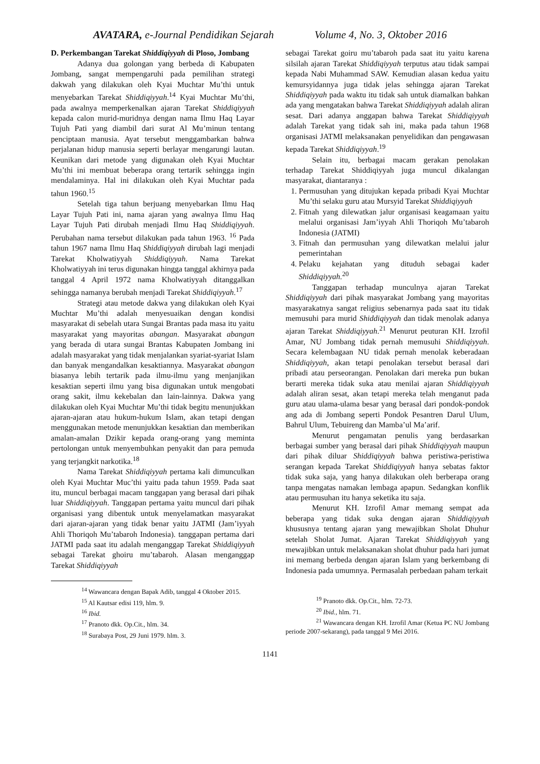AVATARA, e-Journal Pendidikan Sejarah Volume 4, No. 3, Oktober 2016
D. Perkembangan Tarekat Shiddiqiyyah di Ploso, Jombang
Adanya dua golongan yang berbeda di Kabupaten Jombang, sangat mempengaruhi pada pemilihan strategi dakwah yang dilakukan oleh Kyai Muchtar Mu’thi untuk menyebarkan Tarekat Shiddiqiyyah.<sup>14</sup> Kyai Muchtar Mu’thi, pada awalnya memperkenalkan ajaran Tarekat Shiddiqiyyah kepada calon murid-muridnya dengan nama Ilmu Haq Layar Tujuh Pati yang diambil dari surat Al Mu’minun tentang penciptaan manusia. Ayat tersebut menggambarkan bahwa perjalanan hidup manusia seperti berlayar mengarungi lautan. Keunikan dari metode yang digunakan oleh Kyai Muchtar Mu’thi ini membuat beberapa orang tertarik sehingga ingin mendalaminya. Hal ini dilakukan oleh Kyai Muchtar pada tahun 1960.<sup>15</sup>
Setelah tiga tahun berjuang menyebarkan Ilmu Haq Layar Tujuh Pati ini, nama ajaran yang awalnya Ilmu Haq Layar Tujuh Pati dirubah menjadi Ilmu Haq Shiddiqiyyah. Perubahan nama tersebut dilakukan pada tahun 1963. <sup>16</sup> Pada tahun 1967 nama Ilmu Haq Shiddiqiyyah dirubah lagi menjadi Tarekat Kholwatiyyah Shiddiqiyyah. Nama Tarekat Kholwatiyyah ini terus digunakan hingga tanggal akhirnya pada tanggal 4 April 1972 nama Kholwatiyyah ditanggalkan sehingga namanya berubah menjadi Tarekat Shiddiqiyyah.<sup>17</sup>
Strategi atau metode dakwa yang dilakukan oleh Kyai Muchtar Mu’thi adalah menyesuaikan dengan kondisi masyarakat di sebelah utara Sungai Brantas pada masa itu yaitu masyarakat yang mayoritas abangan. Masyarakat abangan yang berada di utara sungai Brantas Kabupaten Jombang ini adalah masyarakat yang tidak menjalankan syariat-syariat Islam dan banyak mengandalkan kesaktiannya. Masyarakat abangan biasanya lebih tertarik pada ilmu-ilmu yang menjanjikan kesaktian seperti ilmu yang bisa digunakan untuk mengobati orang sakit, ilmu kekebalan dan lain-lainnya. Dakwa yang dilakukan oleh Kyai Muchtar Mu’thi tidak begitu menunjukkan ajaran-ajaran atau hukum-hukum Islam, akan tetapi dengan menggunakan metode menunjukkan kesaktian dan memberikan amalan-amalan Dzikir kepada orang-orang yang meminta pertolongan untuk menyembuhkan penyakit dan para pemuda yang terjangkit narkotika.<sup>18</sup>
Nama Tarekat Shiddiqiyyah pertama kali dimunculkan oleh Kyai Muchtar Muc’thi yaitu pada tahun 1959. Pada saat itu, muncul berbagai macam tanggapan yang berasal dari pihak luar Shiddiqiyyah. Tanggapan pertama yaitu muncul dari pihak organisasi yang dibentuk untuk menyelamatkan masyarakat dari ajaran-ajaran yang tidak benar yaitu JATMI (Jam’iyyah Ahli Thoriqoh Mu’tabaroh Indonesia). tanggapan pertama dari JATMI pada saat itu adalah menganggap Tarekat Shiddiqiyyah sebagai Tarekat ghoiru mu’tabaroh. Alasan menganggap Tarekat Shiddiqiyyah
<sup>14</sup> Wawancara dengan Bapak Adib, tanggal 4 Oktober 2015.
<sup>15</sup> Al Kautsar edisi 119, hlm. 9.
<sup>16</sup> Ibid.
<sup>17</sup> Pranoto dkk. Op.Cit., hlm. 34.
<sup>18</sup> Surabaya Post, 29 Juni 1979. hlm. 3.
sebagai Tarekat goiru mu’tabaroh pada saat itu yaitu karena silsilah ajaran Tarekat Shiddiqiyyah terputus atau tidak sampai kepada Nabi Muhammad SAW. Kemudian alasan kedua yaitu kemursyidannya juga tidak jelas sehingga ajaran Tarekat Shiddiqiyyah pada waktu itu tidak sah untuk diamalkan bahkan ada yang mengatakan bahwa Tarekat Shiddiqiyyah adalah aliran sesat. Dari adanya anggapan bahwa Tarekat Shiddiqiyyah adalah Tarekat yang tidak sah ini, maka pada tahun 1968 organisasi JATMI melaksanakan penyelidikan dan pengawasan kepada Tarekat Shiddiqiyyah.<sup>19</sup>
Selain itu, berbagai macam gerakan penolakan terhadap Tarekat Shiddiqiyyah juga muncul dikalangan masyarakat, diantaranya :
1. Permusuhan yang ditujukan kepada pribadi Kyai Muchtar Mu’thi selaku guru atau Mursyid Tarekat Shiddiqiyyah
2. Fitnah yang dilewatkan jalur organisasi keagamaan yaitu melalui organisasi Jam’iyyah Ahli Thoriqoh Mu’tabaroh Indonesia (JATMI)
3. Fitnah dan permusuhan yang dilewatkan melalui jalur pemerintahan
4. Pelaku kejahatan yang dituduh sebagai kader Shiddiqiyyah.<sup>20</sup>
Tanggapan terhadap munculnya ajaran Tarekat Shiddiqiyyah dari pihak masyarakat Jombang yang mayoritas masyarakatnya sangat religius sebenarnya pada saat itu tidak memusuhi para murid Shiddiqiyyah dan tidak menolak adanya ajaran Tarekat Shiddiqiyyah.<sup>21</sup> Menurut peuturan KH. Izrofil Amar, NU Jombang tidak pernah memusuhi Shiddiqiyyah. Secara kelembagaan NU tidak pernah menolak keberadaan Shiddiqiyyah, akan tetapi penolakan tersebut berasal dari pribadi atau perseorangan. Penolakan dari mereka pun bukan berarti mereka tidak suka atau menilai ajaran Shiddiqiyyah adalah aliran sesat, akan tetapi mereka telah menganut pada guru atau ulama-ulama besar yang berasal dari pondok-pondok ang ada di Jombang seperti Pondok Pesantren Darul Ulum, Bahrul Ulum, Tebuireng dan Mamba’ul Ma’arif.
Menurut pengamatan penulis yang berdasarkan berbagai sumber yang berasal dari pihak Shiddiqiyyah maupun dari pihak diluar Shiddiqiyyah bahwa peristiwa-peristiwa serangan kepada Tarekat Shiddiqiyyah hanya sebatas faktor tidak suka saja, yang hanya dilakukan oleh berberapa orang tanpa mengatas namakan lembaga apapun. Sedangkan konflik atau permusuhan itu hanya seketika itu saja.
Menurut KH. Izrofil Amar memang sempat ada beberapa yang tidak suka dengan ajaran Shiddiqiyyah khususnya tentang ajaran yang mewajibkan Sholat Dhuhur setelah Sholat Jumat. Ajaran Tarekat Shiddiqiyyah yang mewajibkan untuk melaksanakan sholat dhuhur pada hari jumat ini memang berbeda dengan ajaran Islam yang berkembang di Indonesia pada umumnya. Permasalah perbedaan paham terkait
<sup>19</sup> Pranoto dkk. Op.Cit., hlm. 72-73.
<sup>20</sup> Ibid., hlm. 71.
<sup>21</sup> Wawancara dengan KH. Izrofil Amar (Ketua PC NU Jombang periode 2007-sekarang), pada tanggal 9 Mei 2016.
1141